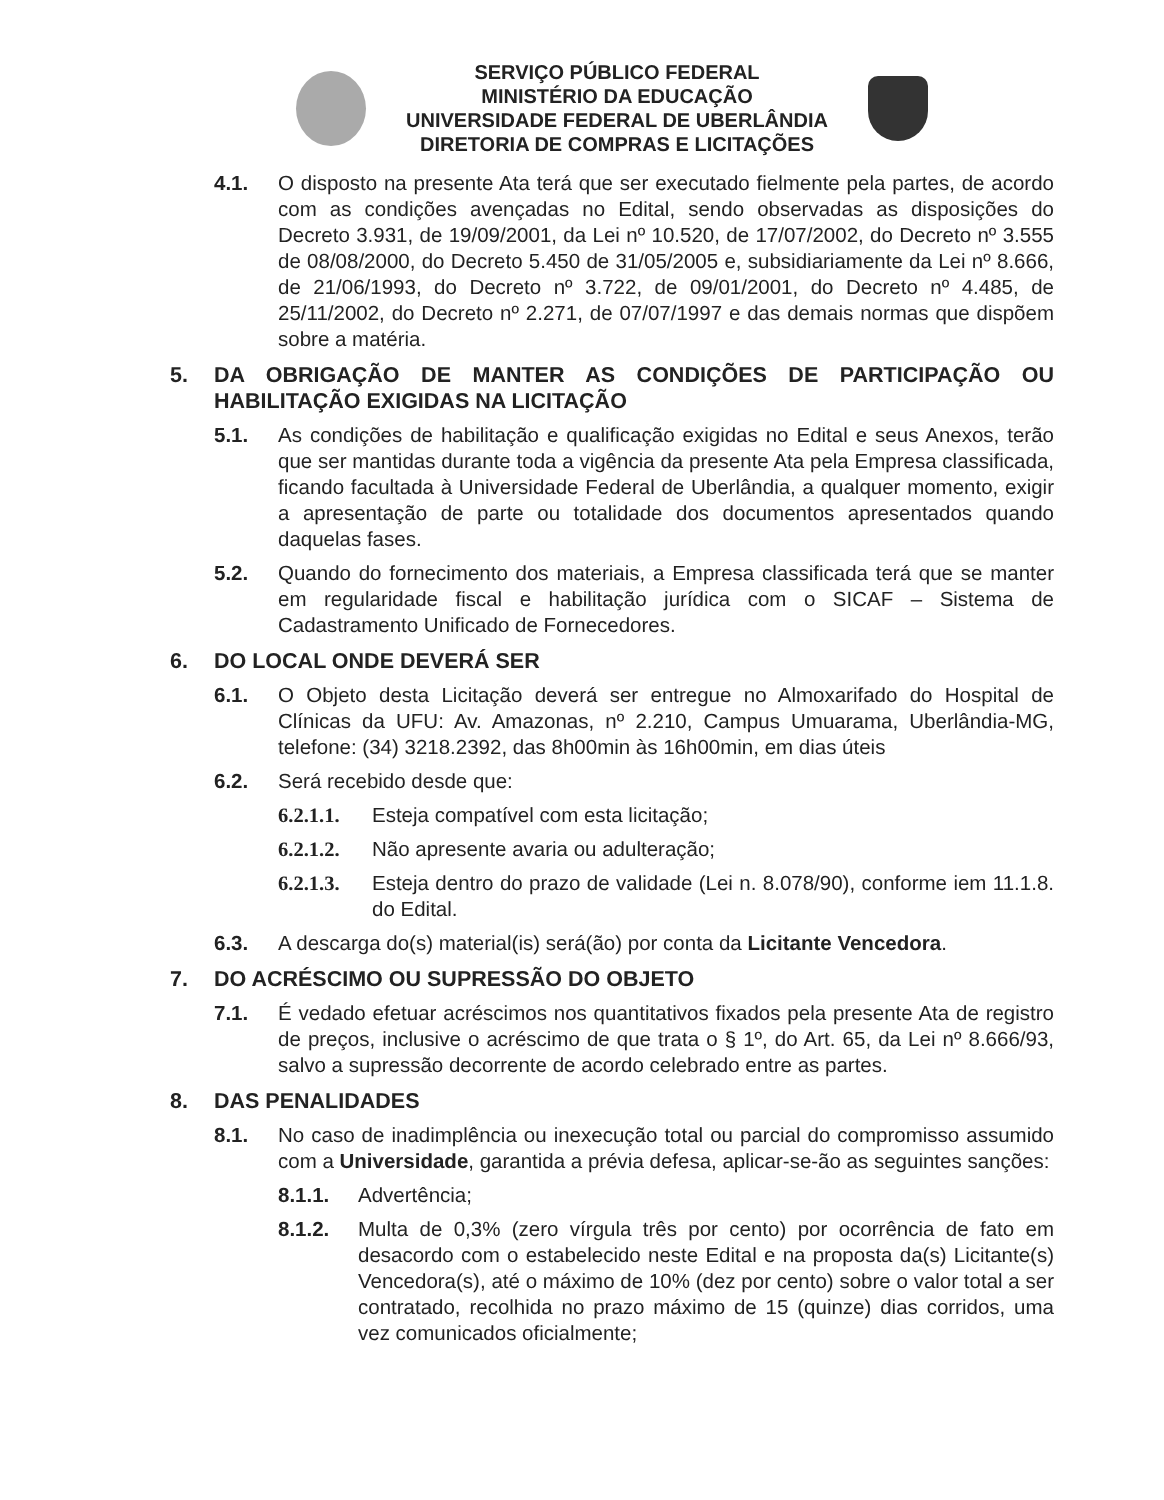SERVIÇO PÚBLICO FEDERAL
MINISTÉRIO DA EDUCAÇÃO
UNIVERSIDADE FEDERAL DE UBERLÂNDIA
DIRETORIA DE COMPRAS E LICITAÇÕES
4.1. O disposto na presente Ata terá que ser executado fielmente pela partes, de acordo com as condições avençadas no Edital, sendo observadas as disposições do Decreto 3.931, de 19/09/2001, da Lei nº 10.520, de 17/07/2002, do Decreto nº 3.555 de 08/08/2000, do Decreto 5.450 de 31/05/2005 e, subsidiariamente da Lei nº 8.666, de 21/06/1993, do Decreto nº 3.722, de 09/01/2001, do Decreto nº 4.485, de 25/11/2002, do Decreto nº 2.271, de 07/07/1997 e das demais normas que dispõem sobre a matéria.
5. DA OBRIGAÇÃO DE MANTER AS CONDIÇÕES DE PARTICIPAÇÃO OU HABILITAÇÃO EXIGIDAS NA LICITAÇÃO
5.1. As condições de habilitação e qualificação exigidas no Edital e seus Anexos, terão que ser mantidas durante toda a vigência da presente Ata pela Empresa classificada, ficando facultada à Universidade Federal de Uberlândia, a qualquer momento, exigir a apresentação de parte ou totalidade dos documentos apresentados quando daquelas fases.
5.2. Quando do fornecimento dos materiais, a Empresa classificada terá que se manter em regularidade fiscal e habilitação jurídica com o SICAF – Sistema de Cadastramento Unificado de Fornecedores.
6. DO LOCAL ONDE DEVERÁ SER
6.1. O Objeto desta Licitação deverá ser entregue no Almoxarifado do Hospital de Clínicas da UFU: Av. Amazonas, nº 2.210, Campus Umuarama, Uberlândia-MG, telefone: (34) 3218.2392, das 8h00min às 16h00min, em dias úteis
6.2. Será recebido desde que:
6.2.1.1. Esteja compatível com esta licitação;
6.2.1.2. Não apresente avaria ou adulteração;
6.2.1.3. Esteja dentro do prazo de validade (Lei n. 8.078/90), conforme iem 11.1.8. do Edital.
6.3. A descarga do(s) material(is) será(ão) por conta da Licitante Vencedora.
7. DO ACRÉSCIMO OU SUPRESSÃO DO OBJETO
7.1. É vedado efetuar acréscimos nos quantitativos fixados pela presente Ata de registro de preços, inclusive o acréscimo de que trata o § 1º, do Art. 65, da Lei nº 8.666/93, salvo a supressão decorrente de acordo celebrado entre as partes.
8. DAS PENALIDADES
8.1. No caso de inadimplência ou inexecução total ou parcial do compromisso assumido com a Universidade, garantida a prévia defesa, aplicar-se-ão as seguintes sanções:
8.1.1. Advertência;
8.1.2. Multa de 0,3% (zero vírgula três por cento) por ocorrência de fato em desacordo com o estabelecido neste Edital e na proposta da(s) Licitante(s) Vencedora(s), até o máximo de 10% (dez por cento) sobre o valor total a ser contratado, recolhida no prazo máximo de 15 (quinze) dias corridos, uma vez comunicados oficialmente;